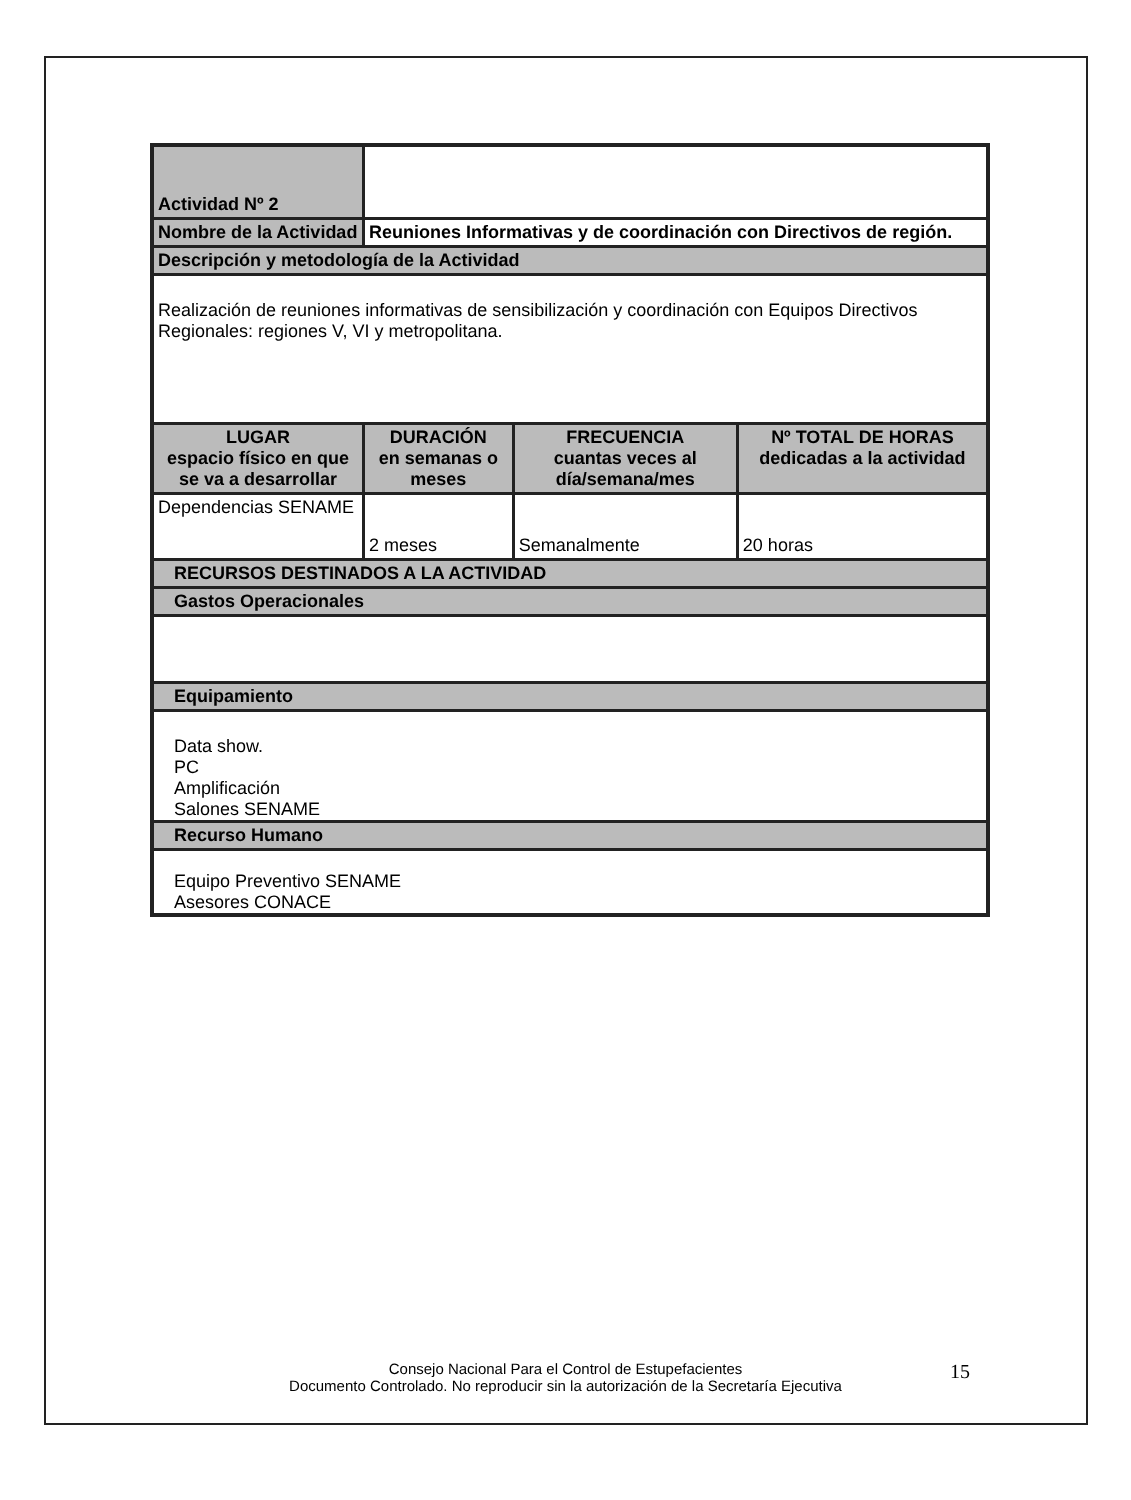| Actividad Nº 2 | | | |
| Nombre de la Actividad | Reuniones Informativas y de coordinación con Directivos de región. | | |
| Descripción y metodología de la Actividad | | | |
| Realización de reuniones informativas de sensibilización y coordinación con Equipos Directivos Regionales: regiones V, VI y metropolitana. | | | |
| LUGAR espacio físico en que se va a desarrollar | DURACIÓN en semanas o meses | FRECUENCIA cuantas veces al día/semana/mes | Nº TOTAL DE HORAS dedicadas a la actividad |
| Dependencias SENAME | 2 meses | Semanalmente | 20 horas |
| RECURSOS DESTINADOS A LA ACTIVIDAD | | | |
| Gastos Operacionales | | | |
| Equipamiento | | | |
| Data show. PC Amplificación Salones SENAME | | | |
| Recurso Humano | | | |
| Equipo Preventivo SENAME Asesores CONACE | | | |
Consejo Nacional Para el Control de Estupefacientes
Documento Controlado. No reproducir sin la autorización de la Secretaría Ejecutiva
15